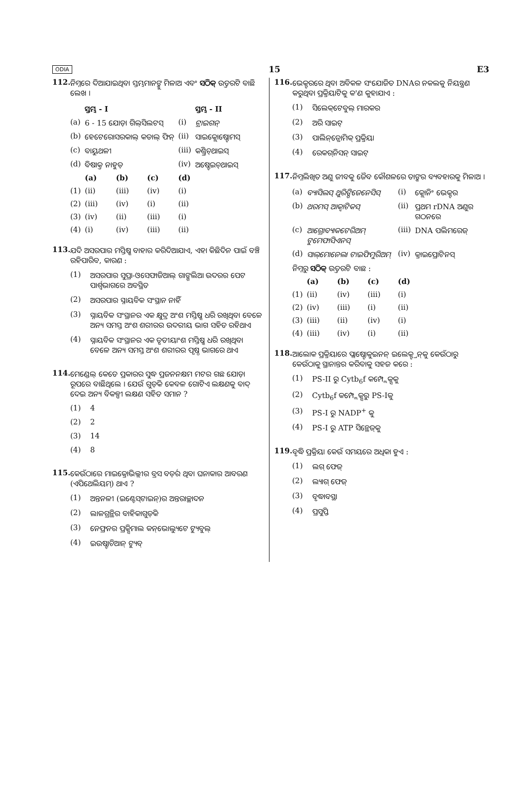ODIA 15 E3
112. ନିମ୍ନରେ ଦିଆଯାଇଥିବା ସ୍ତମ୍ଭମାନଙ୍କୁ ମିଳାଅ ଏବଂ ସଠିକ୍ ଉତ୍ତରଟି ବାଛି ଲେଖ ।
| | ସ୍ତମ୍ଭ - I | | | | ସ୍ତମ୍ଭ - II |
| --- | --- | --- | --- | --- | --- |
| (a) | 6 - 15 ଯୋଡ଼ା ଗିଲ୍‌ସିଲଟସ୍ | | | (i) | ଟ୍ରାଇଗନ୍ |
| (b) | ହେଟେରୋସରକାଲ୍ କଡାଲ୍ ଫିନ୍ | | | (ii) | ସାଇକ୍ଲୋଷ୍ଟୋମସ୍ |
| (c) | ବାୟୁଥଳୀ | | | (iii) | କଣ୍ଡ୍ରିଚ୍‌ଥାଇସ୍ |
| (d) | ବିଷାକ୍ତ ନାହୁଡ଼ | | | (iv) | ଅଷ୍ଟେଇଚ୍‌ଥାଇସ୍ |
| | (a) | (b) | (c) | (d) | |
| (1) | (ii) | (iii) | (iv) | (i) | |
| (2) | (iii) | (iv) | (i) | (ii) | |
| (3) | (iv) | (ii) | (iii) | (i) | |
| (4) | (i) | (iv) | (iii) | (ii) | |
113. ଯଦି ଅସରପାର ମସ୍ତିଷ୍କ ବାହାର କରିଦିଆଯାଏ, ଏହା କିଛିଦିନ ପାଇଁ ବଞ୍ଚି ରହିପାରିବ, କାରଣ :
(1) ଅସରପାର ସୁପ୍ରା-ଓସେଫାଜିଆଲ୍ ଗାଙ୍ଗଲିଆ ଉଦରର ପେଟ ପାର୍ଶ୍ୱଭାଗରେ ଅବସ୍ଥିତ
(2) ଅସରପାର ସ୍ନାୟବିକ ସଂସ୍ଥାନ ନାହିଁ
(3) ସ୍ନାୟବିକ ସଂସ୍ଥାନର ଏକ କ୍ଷୁଦ୍ର ଅଂଶ ମସ୍ତିଷ୍କ ଧରି ରଖିଥିବା ବେଳେ ଅନ୍ୟ ସମସ୍ତ ଅଂଶ ଶରୀରର ଉଦରୀୟ ଭାଗ ସହିତ ରହିଥାଏ
(4) ସ୍ନାୟବିକ ସଂସ୍ଥାନର ଏକ ତୃତୀୟାଂଶ ମସ୍ତିଷ୍କ ଧରି ରଖିଥିବା ବେଳେ ଅନ୍ୟ ସମସ୍ତ ଅଂଶ ଶରୀରର ପୃଷ୍ଠ ଭାଗରେ ଥାଏ
114. ମେଣ୍ଡେଲ୍ କେତେ ପ୍ରକାରର ସୁଦ୍ଧ ପ୍ରଜନନକ୍ଷମ ମଟର ଗଛ ଯୋଡ଼ା ରୂପରେ ବାଛିଥିଲେ । ଯେଉଁ ଗୁଡ଼ିକ କେବଳ ଗୋଟିଏ ଲକ୍ଷଣକୁ ବାଦ୍ ଦେଇ ଅନ୍ୟ ବିକଳ୍ପୀ ଲକ୍ଷଣ ସହିତ ସମାନ ?
(1) 4
(2) 2
(3) 14
(4) 8
115. କେଉଁଠାରେ ମାଇକ୍ରୋଭିଲ୍ଲୀର ବ୍ରସ ବର୍ଡ଼ର ଥିବା ଘନାକାର ଆବରଣ (ଏପିଥେଲିୟମ୍) ଥାଏ ?
(1) ଅନ୍ତନଳୀ (ଇଣ୍ଟେସ୍‌ଟାଇନ୍)ର ଅନ୍ତରାଚ୍ଛାଦନ
(2) ଲାଳଗ୍ରନ୍ଥିର ବାହିକାଗୁଡ଼ିକ
(3) ନେଫ୍ରନର ପ୍ରକ୍ସିମାଲ କନ୍‌ଭୋଲ୍ୟୁଟେ ଟ୍ୟୁବୁଲ୍
(4) ଇଉଷ୍ଟାଚିଆନ୍ ଟ୍ୟୁବ୍
116. ଭେକ୍ଟରରେ ଥିବା ଅବିକଳ ସଂଯୋଜିତ DNAର ନକଲକୁ ନିୟନ୍ତ୍ରଣ କରୁଥିବା ପ୍ରକ୍ରିୟାଟିକୁ କ'ଣ କୁହାଯାଏ :
(1) ସିଲେକ୍‌ଟେବୁଲ୍ ମାରକର
(2) ଅରି ସାଇଟ୍
(3) ପାଲିନ୍‌ଡ୍ରୋମିକ୍ ପ୍ରକ୍ରିୟା
(4) ରେକଗ୍‌ନିସନ୍ ସାଇଟ୍
117. ନିମ୍ନଲିଖିତ ଅଣୁ ଜୀବକୁ ଜୈବ କୌଶଳରେ ତାଙ୍କର ବ୍ୟବହାରକୁ ମିଳାଅ ।
| (a) | ବ୍ୟାସିଲସ୍ ଥୁରିଙ୍ଗିଜେନେସିସ୍ | | | (i) | କ୍ଲୋନିଂ ଭେକ୍ଟର |
| (b) | ଥରମସ୍ ଆକ୍ୱାଟିକସ୍ | | | (ii) | ପ୍ରଥମ rDNA ଅଣୁର ଗଠନରେ |
| (c) | ଆଗ୍ରୋବ୍ୟାକଟେରିଅମ୍ ଟୁମେଫାସିଏନସ୍ | | | (iii) | DNA ପଲିମରେଜ୍ |
| (d) | ସାଲ୍‌ମୋନେଲା ଟାଇଫିମୁରିଅମ୍ | | | (iv) | କ୍ରାଇପ୍ରୋଟିନସ୍ |
| ନିମ୍ନରୁ ସଠିକ୍ ଉତ୍ତରଟି ବାଛ : | | | | | |
| | (a) | (b) | (c) | (d) | |
| (1) | (ii) | (iv) | (iii) | (i) | |
| (2) | (iv) | (iii) | (i) | (ii) | |
| (3) | (iii) | (ii) | (iv) | (i) | |
| (4) | (iii) | (iv) | (i) | (ii) | |
118. ଆଲୋକ ପ୍ରକ୍ରିୟାରେ ପ୍ଲାଷ୍ଟୋକୁଇନନ୍ ଇଲେକ୍ଟ୍ରନ୍‌କୁ କେଉଁଠାରୁ କେଉଁଠାକୁ ସ୍ଥାନାନ୍ତର କରିବାକୁ ସହଜ କରେ :
(1) PS-II ରୁ Cytb<sub>6</sub>f କମ୍ପ୍ଲେକ୍ସକୁ
(2) Cytb<sub>6</sub>f କମ୍ପ୍ଲେକ୍ସରୁ PS-Iକୁ
(3) PS-I ରୁ NADP<sup>+</sup> କୁ
(4) PS-I ରୁ ATP ସିନ୍ଥେଜ୍‌କୁ
119. ବୃଦ୍ଧି ପ୍ରକ୍ରିୟା କେଉଁ ସମୟରେ ଅଧିକା ହୁଏ :
(1) ଲଗ୍ ଫେଜ୍
(2) ଲ୍ୟାଗ୍ ଫେଜ୍
(3) ବୃଦ୍ଧାବସ୍ଥା
(4) ପ୍ରସୁପ୍ତି